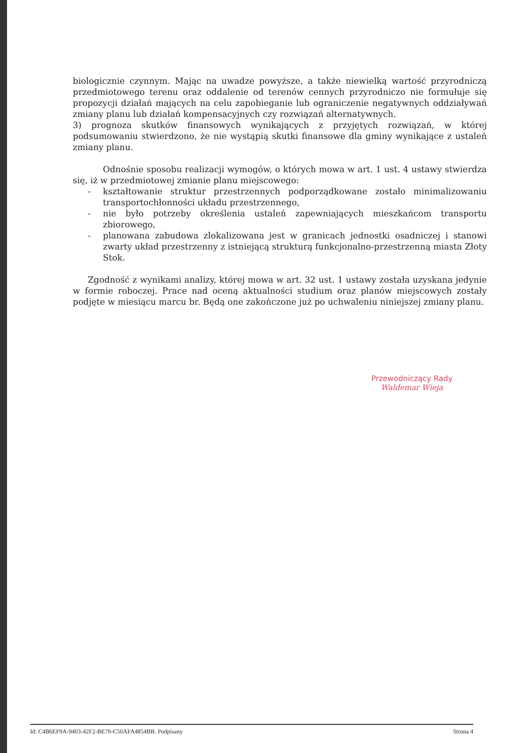biologicznie czynnym. Mając na uwadze powyższe, a także niewielką wartość przyrodniczą przedmiotowego terenu oraz oddalenie od terenów cennych przyrodniczo nie formułuje się propozycji działań mających na celu zapobieganie lub ograniczenie negatywnych oddziaływań zmiany planu lub działań kompensacyjnych czy rozwiązań alternatywnych.
3) prognoza skutków finansowych wynikających z przyjętych rozwiązań, w której podsumowaniu stwierdzono, że nie wystąpią skutki finansowe dla gminy wynikające z ustaleń zmiany planu.
Odnośnie sposobu realizacji wymogów, o których mowa w art. 1 ust. 4 ustawy stwierdza się, iż w przedmiotowej zmianie planu miejscowego:
- kształtowanie struktur przestrzennych podporządkowane zostało minimalizowaniu transportochłonności układu przestrzennego,
- nie było potrzeby określenia ustaleń zapewniających mieszkańcom transportu zbiorowego,
- planowana zabudowa zlokalizowana jest w granicach jednostki osadniczej i stanowi zwarty układ przestrzenny z istniejącą strukturą funkcjonalno-przestrzenną miasta Złoty Stok.
Zgodność z wynikami analizy, której mowa w art. 32 ust. 1 ustawy została uzyskana jedynie w formie roboczej. Prace nad oceną aktualności studium oraz planów miejscowych zostały podjęte w miesiącu marcu br. Będą one zakończone już po uchwaleniu niniejszej zmiany planu.
Przewodniczący Rady
Waldemar Wieja
Id: C4B6EF9A-9403-42F2-BE70-C50AFA4854BB. Podpisany Strona 4